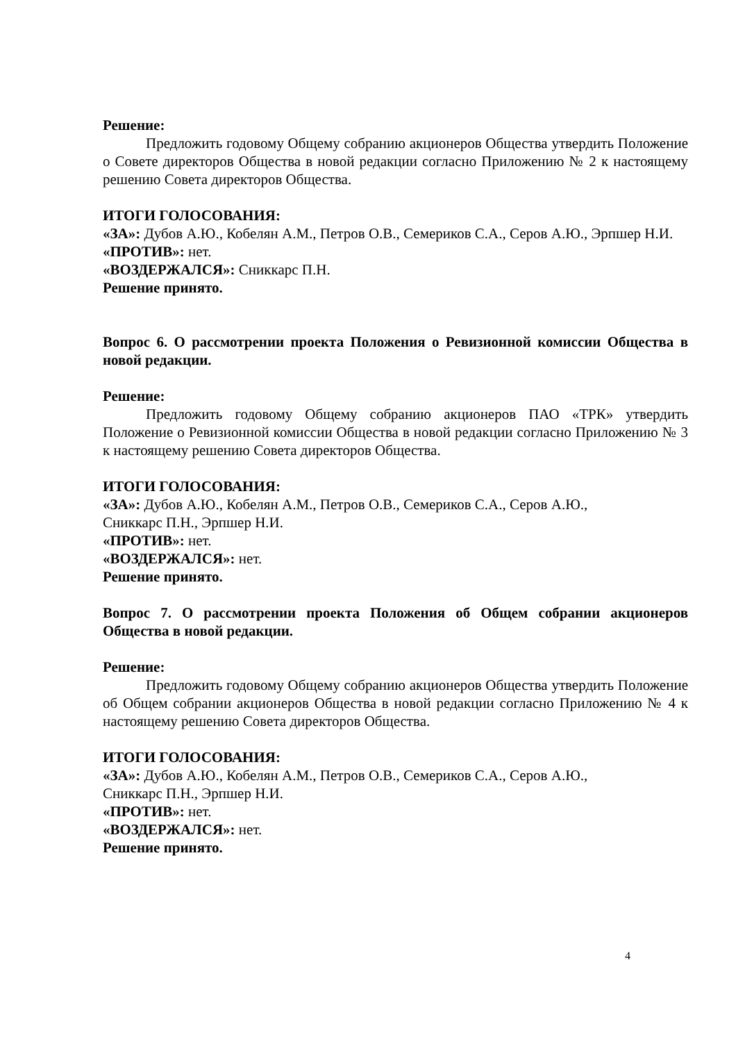Решение:
Предложить годовому Общему собранию акционеров Общества утвердить Положение о Совете директоров Общества в новой редакции согласно Приложению № 2 к настоящему решению Совета директоров Общества.
ИТОГИ ГОЛОСОВАНИЯ:
«ЗА»: Дубов А.Ю., Кобелян А.М., Петров О.В., Семериков С.А., Серов А.Ю., Эрпшер Н.И.
«ПРОТИВ»: нет.
«ВОЗДЕРЖАЛСЯ»: Сниккарс П.Н.
Решение принято.
Вопрос 6. О рассмотрении проекта Положения о Ревизионной комиссии Общества в новой редакции.
Решение:
Предложить годовому Общему собранию акционеров ПАО «ТРК» утвердить Положение о Ревизионной комиссии Общества в новой редакции согласно Приложению № 3 к настоящему решению Совета директоров Общества.
ИТОГИ ГОЛОСОВАНИЯ:
«ЗА»: Дубов А.Ю., Кобелян А.М., Петров О.В., Семериков С.А., Серов А.Ю.,
Сниккарс П.Н., Эрпшер Н.И.
«ПРОТИВ»: нет.
«ВОЗДЕРЖАЛСЯ»: нет.
Решение принято.
Вопрос 7. О рассмотрении проекта Положения об Общем собрании акционеров Общества в новой редакции.
Решение:
Предложить годовому Общему собранию акционеров Общества утвердить Положение об Общем собрании акционеров Общества в новой редакции согласно Приложению № 4 к настоящему решению Совета директоров Общества.
ИТОГИ ГОЛОСОВАНИЯ:
«ЗА»: Дубов А.Ю., Кобелян А.М., Петров О.В., Семериков С.А., Серов А.Ю.,
Сниккарс П.Н., Эрпшер Н.И.
«ПРОТИВ»: нет.
«ВОЗДЕРЖАЛСЯ»: нет.
Решение принято.
4